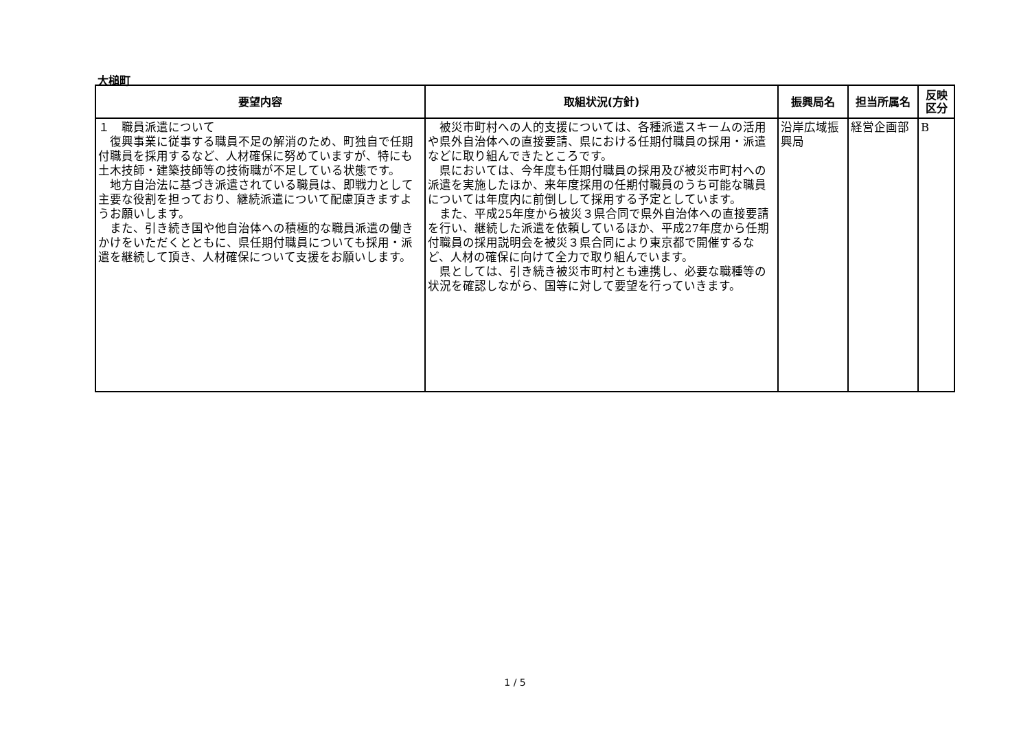大槌町
| 要望内容 | 取組状況(方針) | 振興局名 | 担当所属名 | 反映 区分 |
| --- | --- | --- | --- | --- |
| １ 職員派遣について 復興事業に従事する職員不足の解消のため、町独自で任期付職員を採用するなど、人材確保に努めていますが、特にも土木技師・建築技師等の技術職が不足している状態です。 地方自治法に基づき派遣されている職員は、即戦力として主要な役割を担っており、継続派遣について配慮頂きますようお願いします。 また、引き続き国や他自治体への積極的な職員派遣の働きかけをいただくとともに、県任期付職員についても採用・派遣を継続して頂き、人材確保について支援をお願いします。 | 被災市町村への人的支援については、各種派遣スキームの活用や県外自治体への直接要請、県における任期付職員の採用・派遣などに取り組んできたところです。 県においては、今年度も任期付職員の採用及び被災市町村への派遣を実施したほか、来年度採用の任期付職員のうち可能な職員については年度内に前倒しして採用する予定としています。 また、平成25年度から被災３県合同で県外自治体への直接要請を行い、継続した派遣を依頼しているほか、平成27年度から任期付職員の採用説明会を被災３県合同により東京都で開催するなど、人材の確保に向けて全力で取り組んでいます。 県としては、引き続き被災市町村とも連携し、必要な職種等の状況を確認しながら、国等に対して要望を行っていきます。 | 沿岸広域振興局 | 経営企画部 | B |
1 / 5